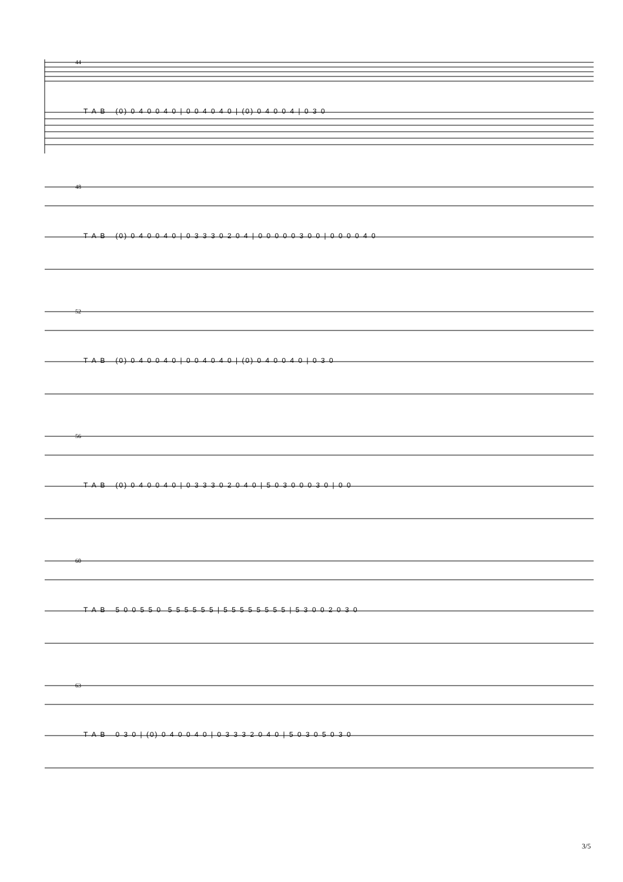44
T A B (0) 0 4 0 0 4 0 | 0 0 4 0 4 0 | (0) 0 4 0 0 4 | 0 3 0
48
T A B (0) 0 4 0 0 4 0 | 0 3 3 3 0 2 0 4 | 0 0 0 0 0 3 0 0 | 0 0 0 0 4 0
52
T A B (0) 0 4 0 0 4 0 | 0 0 4 0 4 0 | (0) 0 4 0 0 4 0 | 0 3 0
56
T A B (0) 0 4 0 0 4 0 | 0 3 3 3 0 2 0 4 0 | 5 0 3 0 0 0 3 0 | 0 0
60
T A B 5 0 0 5 5 0 5 5 5 5 5 5 | 5 5 5 5 5 5 5 5 | 5 3 0 0 2 0 3 0
63
T A B 0 3 0 | (0) 0 4 0 0 4 0 | 0 3 3 3 2 0 4 0 | 5 0 3 0 5 0 3 0
3/5